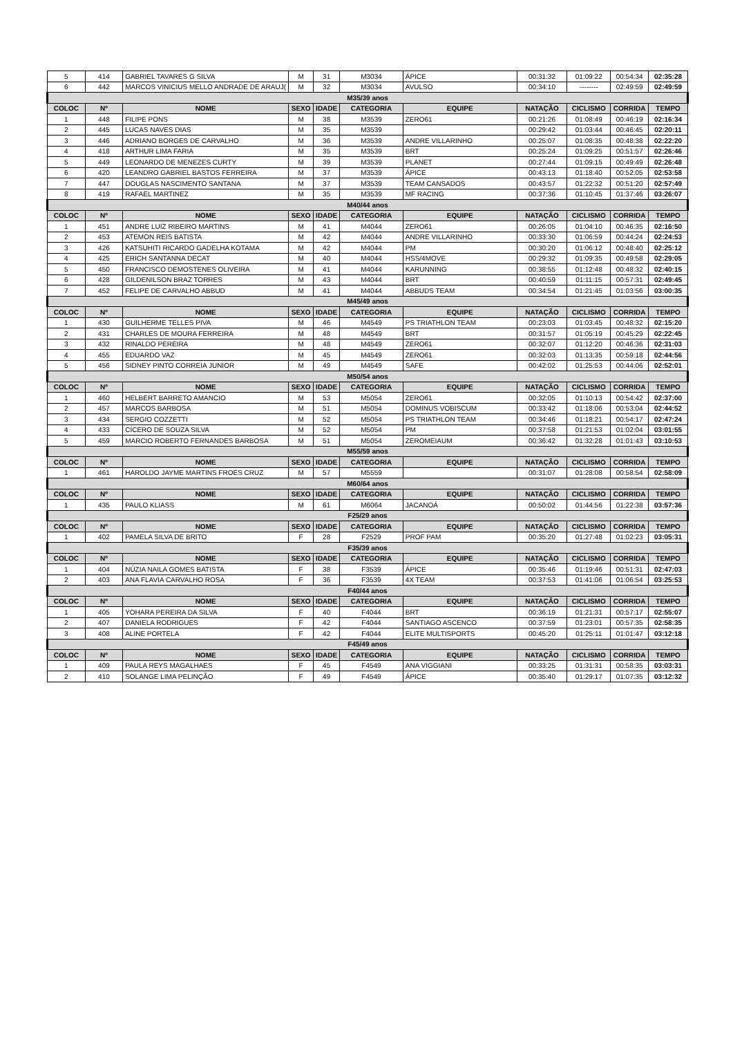| 5 | 414 | GABRIEL TAVARES G SILVA | M | 31 | M3034 | ÁPICE | 00:31:32 | 01:09:22 | 00:54:34 | 02:35:28 |
| 6 | 442 | MARCOS VINICIUS MELLO ANDRADE DE ARAUJ( | M | 32 | M3034 | AVULSO | 00:34:10 | -------- | 02:49:59 | 02:49:59 |
| M35/39 anos | | | | | | | | | | |
| COLOC | Nº | NOME | SEXO | IDADE | CATEGORIA | EQUIPE | NATAÇÃO | CICLISMO | CORRIDA | TEMPO |
| 1 | 448 | FILIPE PONS | M | 38 | M3539 | ZERO61 | 00:21:26 | 01:08:49 | 00:46:19 | 02:16:34 |
| 2 | 445 | LUCAS NAVES DIAS | M | 35 | M3539 | | 00:29:42 | 01:03:44 | 00:46:45 | 02:20:11 |
| 3 | 446 | ADRIANO BORGES DE CARVALHO | M | 36 | M3539 | ANDRE VILLARINHO | 00:25:07 | 01:08:35 | 00:48:38 | 02:22:20 |
| 4 | 418 | ARTHUR LIMA FARIA | M | 35 | M3539 | BRT | 00:25:24 | 01:09:25 | 00:51:57 | 02:26:46 |
| 5 | 449 | LEONARDO DE MENEZES CURTY | M | 39 | M3539 | PLANET | 00:27:44 | 01:09:15 | 00:49:49 | 02:26:48 |
| 6 | 420 | LEANDRO GABRIEL BASTOS FERREIRA | M | 37 | M3539 | ÁPICE | 00:43:13 | 01:18:40 | 00:52:05 | 02:53:58 |
| 7 | 447 | DOUGLAS NASCIMENTO SANTANA | M | 37 | M3539 | TEAM CANSADOS | 00:43:57 | 01:22:32 | 00:51:20 | 02:57:49 |
| 8 | 419 | RAFAEL MARTINEZ | M | 35 | M3539 | MF RACING | 00:37:36 | 01:10:45 | 01:37:46 | 03:26:07 |
| M40/44 anos | | | | | | | | | | |
| COLOC | Nº | NOME | SEXO | IDADE | CATEGORIA | EQUIPE | NATAÇÃO | CICLISMO | CORRIDA | TEMPO |
| 1 | 451 | ANDRE LUIZ RIBEIRO MARTINS | M | 41 | M4044 | ZERO61 | 00:26:05 | 01:04:10 | 00:46:35 | 02:16:50 |
| 2 | 453 | ATEMON REIS BATISTA | M | 42 | M4044 | ANDRE VILLARINHO | 00:33:30 | 01:06:59 | 00:44:24 | 02:24:53 |
| 3 | 426 | KATSUHITI RICARDO GADELHA KOTAMA | M | 42 | M4044 | PM | 00:30:20 | 01:06:12 | 00:48:40 | 02:25:12 |
| 4 | 425 | ERICH SANTANNA DECAT | M | 40 | M4044 | HSS/4MOVE | 00:29:32 | 01:09:35 | 00:49:58 | 02:29:05 |
| 5 | 450 | FRANCISCO DEMOSTENES OLIVEIRA | M | 41 | M4044 | KARUNNING | 00:38:55 | 01:12:48 | 00:48:32 | 02:40:15 |
| 6 | 428 | GILDENILSON BRAZ TORRES | M | 43 | M4044 | BRT | 00:40:59 | 01:11:15 | 00:57:31 | 02:49:45 |
| 7 | 452 | FELIPE DE CARVALHO ABBUD | M | 41 | M4044 | ABBUDS TEAM | 00:34:54 | 01:21:45 | 01:03:56 | 03:00:35 |
| M45/49 anos | | | | | | | | | | |
| COLOC | Nº | NOME | SEXO | IDADE | CATEGORIA | EQUIPE | NATAÇÃO | CICLISMO | CORRIDA | TEMPO |
| 1 | 430 | GUILHERME TELLES PIVA | M | 46 | M4549 | PS TRIATHLON TEAM | 00:23:03 | 01:03:45 | 00:48:32 | 02:15:20 |
| 2 | 431 | CHARLES DE MOURA FERREIRA | M | 48 | M4549 | BRT | 00:31:57 | 01:05:19 | 00:45:29 | 02:22:45 |
| 3 | 432 | RINALDO PEREIRA | M | 48 | M4549 | ZERO61 | 00:32:07 | 01:12:20 | 00:46:36 | 02:31:03 |
| 4 | 455 | EDUARDO VAZ | M | 45 | M4549 | ZERO61 | 00:32:03 | 01:13:35 | 00:59:18 | 02:44:56 |
| 5 | 456 | SIDNEY PINTO CORREIA JUNIOR | M | 49 | M4549 | SAFE | 00:42:02 | 01:25:53 | 00:44:06 | 02:52:01 |
| M50/54 anos | | | | | | | | | | |
| COLOC | Nº | NOME | SEXO | IDADE | CATEGORIA | EQUIPE | NATAÇÃO | CICLISMO | CORRIDA | TEMPO |
| 1 | 460 | HELBERT BARRETO AMANCIO | M | 53 | M5054 | ZERO61 | 00:32:05 | 01:10:13 | 00:54:42 | 02:37:00 |
| 2 | 457 | MARCOS BARBOSA | M | 51 | M5054 | DOMINUS VOBISCUM | 00:33:42 | 01:18:06 | 00:53:04 | 02:44:52 |
| 3 | 434 | SERGIO COZZETTI | M | 52 | M5054 | PS TRIATHLON TEAM | 00:34:46 | 01:18:21 | 00:54:17 | 02:47:24 |
| 4 | 433 | CÍCERO DE SOUZA SILVA | M | 52 | M5054 | PM | 00:37:58 | 01:21:53 | 01:02:04 | 03:01:55 |
| 5 | 459 | MARCIO ROBERTO FERNANDES BARBOSA | M | 51 | M5054 | ZEROMEIAUM | 00:36:42 | 01:32:28 | 01:01:43 | 03:10:53 |
| M55/59 anos | | | | | | | | | | |
| COLOC | Nº | NOME | SEXO | IDADE | CATEGORIA | EQUIPE | NATAÇÃO | CICLISMO | CORRIDA | TEMPO |
| 1 | 461 | HAROLDO JAYME MARTINS FROES CRUZ | M | 57 | M5559 | | 00:31:07 | 01:28:08 | 00:58:54 | 02:58:09 |
| M60/64 anos | | | | | | | | | | |
| COLOC | Nº | NOME | SEXO | IDADE | CATEGORIA | EQUIPE | NATAÇÃO | CICLISMO | CORRIDA | TEMPO |
| 1 | 435 | PAULO KLIASS | M | 61 | M6064 | JACANOÁ | 00:50:02 | 01:44:56 | 01:22:38 | 03:57:36 |
| F25/29 anos | | | | | | | | | | |
| COLOC | Nº | NOME | SEXO | IDADE | CATEGORIA | EQUIPE | NATAÇÃO | CICLISMO | CORRIDA | TEMPO |
| 1 | 402 | PAMELA SILVA DE BRITO | F | 28 | F2529 | PROF PAM | 00:35:20 | 01:27:48 | 01:02:23 | 03:05:31 |
| F35/39 anos | | | | | | | | | | |
| COLOC | Nº | NOME | SEXO | IDADE | CATEGORIA | EQUIPE | NATAÇÃO | CICLISMO | CORRIDA | TEMPO |
| 1 | 404 | NÚZIA NAILA GOMES BATISTA | F | 38 | F3539 | ÁPICE | 00:35:46 | 01:19:46 | 00:51:31 | 02:47:03 |
| 2 | 403 | ANA FLAVIA CARVALHO ROSA | F | 36 | F3539 | 4X TEAM | 00:37:53 | 01:41:06 | 01:06:54 | 03:25:53 |
| F40/44 anos | | | | | | | | | | |
| COLOC | Nº | NOME | SEXO | IDADE | CATEGORIA | EQUIPE | NATAÇÃO | CICLISMO | CORRIDA | TEMPO |
| 1 | 405 | YOHARA PEREIRA DA SILVA | F | 40 | F4044 | BRT | 00:36:19 | 01:21:31 | 00:57:17 | 02:55:07 |
| 2 | 407 | DANIELA RODRIGUES | F | 42 | F4044 | SANTIAGO ASCENCO | 00:37:59 | 01:23:01 | 00:57:35 | 02:58:35 |
| 3 | 408 | ALINE PORTELA | F | 42 | F4044 | ELITE MULTISPORTS | 00:45:20 | 01:25:11 | 01:01:47 | 03:12:18 |
| F45/49 anos | | | | | | | | | | |
| COLOC | Nº | NOME | SEXO | IDADE | CATEGORIA | EQUIPE | NATAÇÃO | CICLISMO | CORRIDA | TEMPO |
| 1 | 409 | PAULA REYS MAGALHAES | F | 45 | F4549 | ANA VIGGIANI | 00:33:25 | 01:31:31 | 00:58:35 | 03:03:31 |
| 2 | 410 | SOLANGE LIMA PELINÇÃO | F | 49 | F4549 | ÁPICE | 00:35:40 | 01:29:17 | 01:07:35 | 03:12:32 |